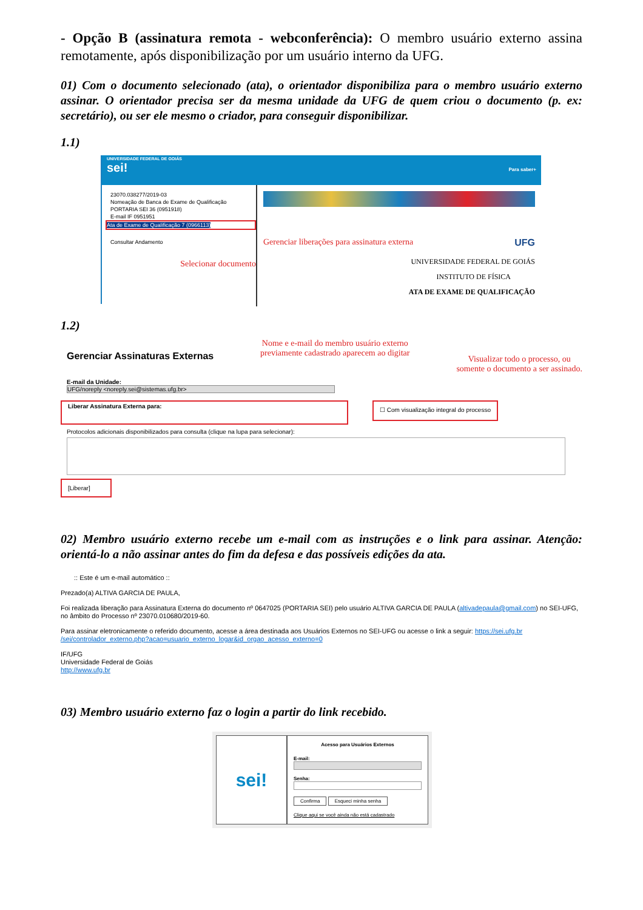- Opção B (assinatura remota - webconferência): O membro usuário externo assina remotamente, após disponibilização por um usuário interno da UFG.
01) Com o documento selecionado (ata), o orientador disponibiliza para o membro usuário externo assinar. O orientador precisa ser da mesma unidade da UFG de quem criou o documento (p. ex: secretário), ou ser ele mesmo o criador, para conseguir disponibilizar.
1.1)
UNIVERSIDADE FEDERAL DE GOIÁS
sei! Para saber+
23070.038277/2019-03
Nomeação de Banca de Exame de Qualificação
PORTARIA SEI 36 (0951918)
E-mail IF 0951951
Ata de Exame de Qualificação 7 (0966113)
Consultar Andamento
Selecionar documento
Gerenciar liberações para assinatura externa UFG
UNIVERSIDADE FEDERAL DE GOIÁS
INSTITUTO DE FÍSICA
ATA DE EXAME DE QUALIFICAÇÃO
1.2)
Gerenciar Assinaturas Externas Nome e e-mail do membro usuário externo
previamente cadastrado aparecem ao digitar Visualizar todo o processo, ou
somente o documento a ser assinado.
E-mail da Unidade:
UFG/noreply <noreply.sei@sistemas.ufg.br>
Liberar Assinatura Externa para:
☐ Com visualização integral do processo
Protocolos adicionais disponibilizados para consulta (clique na lupa para selecionar):
[Liberar]
02) Membro usuário externo recebe um e-mail com as instruções e o link para assinar. Atenção: orientá-lo a não assinar antes do fim da defesa e das possíveis edições da ata.
:: Este é um e-mail automático ::
Prezado(a) ALTIVA GARCIA DE PAULA,
Foi realizada liberação para Assinatura Externa do documento nº 0647025 (PORTARIA SEI) pelo usuário ALTIVA GARCIA DE PAULA (altivadepaula@gmail.com) no SEI-UFG, no âmbito do Processo nº 23070.010680/2019-60.
Para assinar eletronicamente o referido documento, acesse a área destinada aos Usuários Externos no SEI-UFG ou acesse o link a seguir: https://sei.ufg.br /sei/controlador_externo.php?acao=usuario_externo_logar&id_orgao_acesso_externo=0
IF/UFG
Universidade Federal de Goiás
http://www.ufg.br
03) Membro usuário externo faz o login a partir do link recebido.
sei!
Acesso para Usuários Externos
E-mail:
Senha:
Confirma Esqueci minha senha
Clique aqui se você ainda não está cadastrado